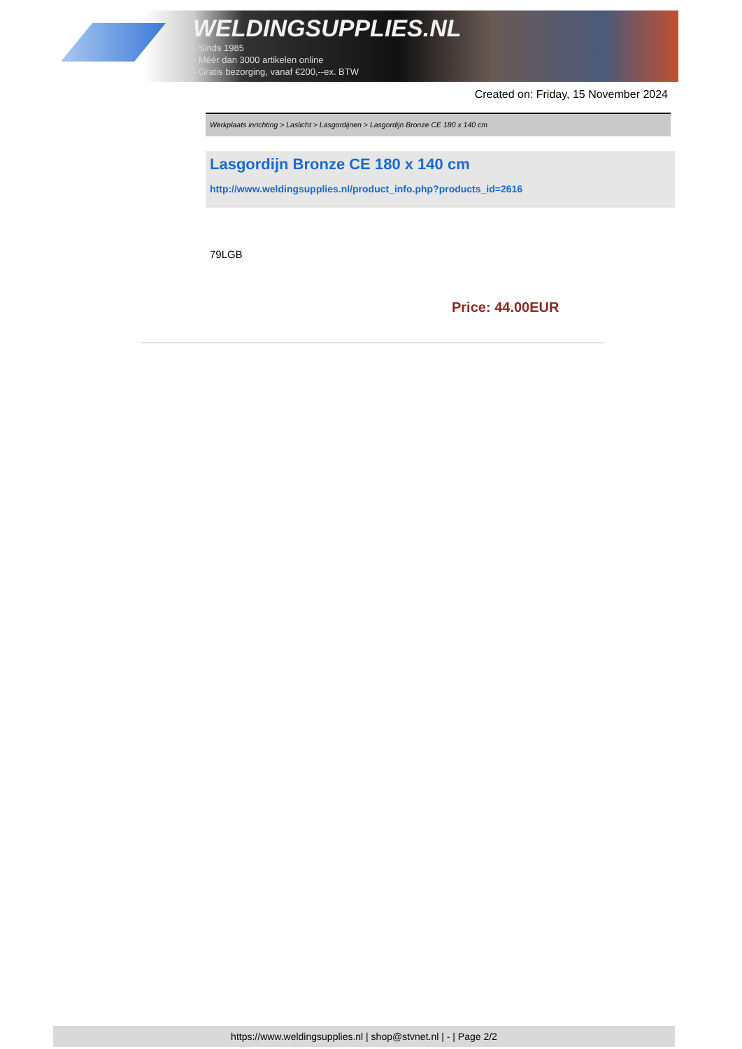WELDINGSUPPLIES.NL
- Sinds 1985
- Méér dan 3000 artikelen online
- Gratis bezorging, vanaf €200,--ex. BTW
Created on: Friday, 15 November 2024
Werkplaats inrichting > Laslicht > Lasgordijnen > Lasgordijn Bronze CE 180 x 140 cm
Lasgordijn Bronze CE 180 x 140 cm
http://www.weldingsupplies.nl/product_info.php?products_id=2616
79LGB
Price: 44.00EUR
https://www.weldingsupplies.nl | shop@stvnet.nl | - | Page 2/2